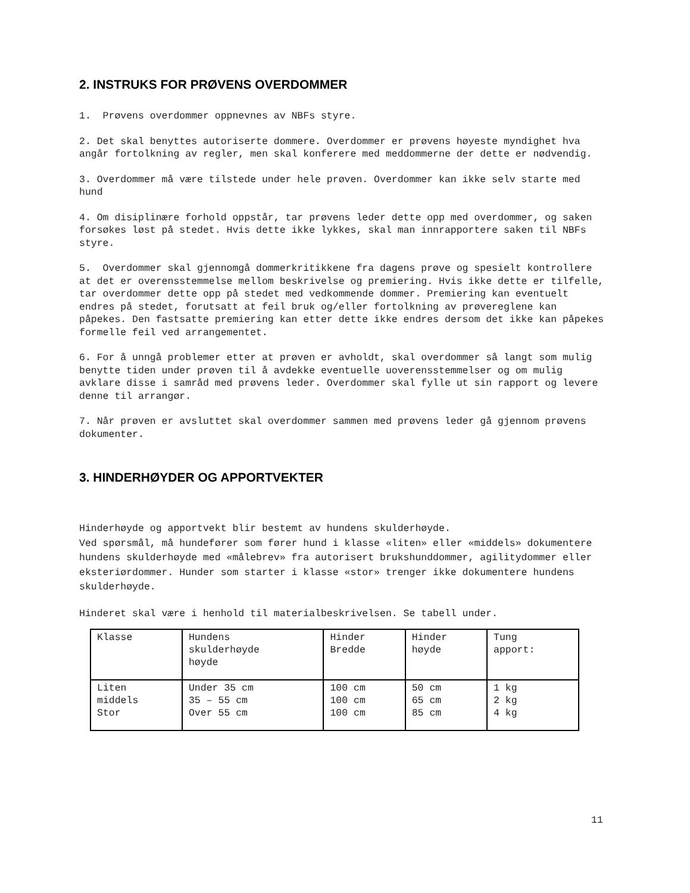2. INSTRUKS FOR PRØVENS OVERDOMMER
1. Prøvens overdommer oppnevnes av NBFs styre.
2. Det skal benyttes autoriserte dommere. Overdommer er prøvens høyeste myndighet hva angår fortolkning av regler, men skal konferere med meddommerne der dette er nødvendig.
3. Overdommer må være tilstede under hele prøven. Overdommer kan ikke selv starte med hund
4. Om disiplinære forhold oppstår, tar prøvens leder dette opp med overdommer, og saken forsøkes løst på stedet. Hvis dette ikke lykkes, skal man innrapportere saken til NBFs styre.
5. Overdommer skal gjennomgå dommerkritikkene fra dagens prøve og spesielt kontrollere at det er overensstemmelse mellom beskrivelse og premiering. Hvis ikke dette er tilfelle, tar overdommer dette opp på stedet med vedkommende dommer. Premiering kan eventuelt endres på stedet, forutsatt at feil bruk og/eller fortolkning av prøvereglene kan påpekes. Den fastsatte premiering kan etter dette ikke endres dersom det ikke kan påpekes formelle feil ved arrangementet.
6. For å unngå problemer etter at prøven er avholdt, skal overdommer så langt som mulig benytte tiden under prøven til å avdekke eventuelle uoverensstemmelser og om mulig avklare disse i samråd med prøvens leder. Overdommer skal fylle ut sin rapport og levere denne til arrangør.
7. Når prøven er avsluttet skal overdommer sammen med prøvens leder gå gjennom prøvens dokumenter.
3. HINDERHØYDER OG APPORTVEKTER
Hinderhøyde og apportvekt blir bestemt av hundens skulderhøyde.
Ved spørsmål, må hundefører som fører hund i klasse «liten» eller «middels» dokumentere hundens skulderhøyde med «målebrev» fra autorisert brukshunddommer, agilitydommer eller eksteriørdommer. Hunder som starter i klasse «stor» trenger ikke dokumentere hundens skulderhøyde.
Hinderet skal være i henhold til materialbeskrivelsen. Se tabell under.
| Klasse | Hundens skulderhøyde høyde | Hinder Bredde | Hinder høyde | Tung apport: |
| Liten middels Stor | Under 35 cm 35 – 55 cm Over 55 cm | 100 cm 100 cm 100 cm | 50 cm 65 cm 85 cm | 1 kg 2 kg 4 kg |
11